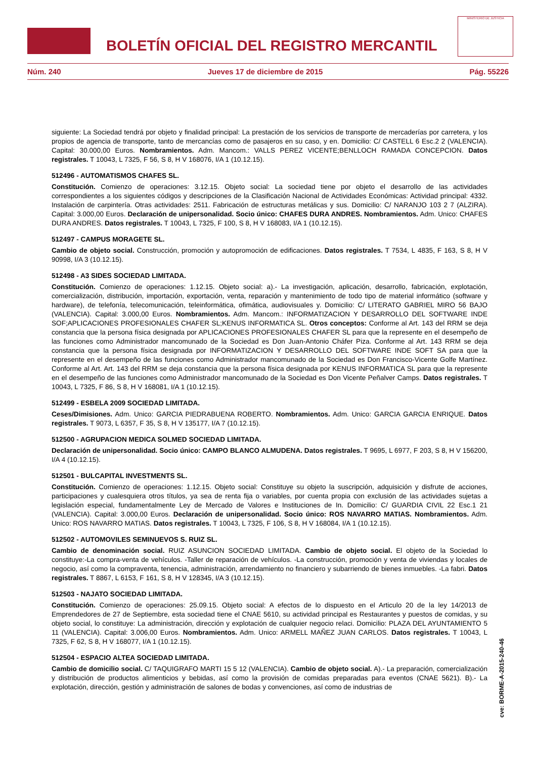BOLETÍN OFICIAL DEL REGISTRO MERCANTIL
MINISTERIO DE JUSTICIA
Núm. 240 Jueves 17 de diciembre de 2015 Pág. 55226
siguiente: La Sociedad tendrá por objeto y finalidad principal: La prestación de los servicios de transporte de mercaderías por carretera, y los propios de agencia de transporte, tanto de mercancías como de pasajeros en su caso, y en. Domicilio: C/ CASTELL 6 Esc.2 2 (VALENCIA). Capital: 30.000,00 Euros. Nombramientos. Adm. Mancom.: VALLS PEREZ VICENTE;BENLLOCH RAMADA CONCEPCION. Datos registrales. T 10043, L 7325, F 56, S 8, H V 168076, I/A 1 (10.12.15).
512496 - AUTOMATISMOS CHAFES SL.
Constitución. Comienzo de operaciones: 3.12.15. Objeto social: La sociedad tiene por objeto el desarrollo de las actividades correspondientes a los siguientes códigos y descripciones de la Clasificación Nacional de Actividades Económicas: Actividad principal: 4332. Instalación de carpintería. Otras actividades: 2511. Fabricación de estructuras metálicas y sus. Domicilio: C/ NARANJO 103 2 7 (ALZIRA). Capital: 3.000,00 Euros. Declaración de unipersonalidad. Socio único: CHAFES DURA ANDRES. Nombramientos. Adm. Unico: CHAFES DURA ANDRES. Datos registrales. T 10043, L 7325, F 100, S 8, H V 168083, I/A 1 (10.12.15).
512497 - CAMPUS MORAGETE SL.
Cambio de objeto social. Construcción, promoción y autopromoción de edificaciones. Datos registrales. T 7534, L 4835, F 163, S 8, H V 90998, I/A 3 (10.12.15).
512498 - A3 SIDES SOCIEDAD LIMITADA.
Constitución. Comienzo de operaciones: 1.12.15. Objeto social: a).- La investigación, aplicación, desarrollo, fabricación, explotación, comercialización, distribución, importación, exportación, venta, reparación y mantenimiento de todo tipo de material informático (software y hardware), de telefonía, telecomunicación, teleinformática, ofimática, audiovisuales y. Domicilio: C/ LITERATO GABRIEL MIRO 56 BAJO (VALENCIA). Capital: 3.000,00 Euros. Nombramientos. Adm. Mancom.: INFORMATIZACION Y DESARROLLO DEL SOFTWARE INDE SOF;APLICACIONES PROFESIONALES CHAFER SL;KENUS INFORMATICA SL. Otros conceptos: Conforme al Art. 143 del RRM se deja constancia que la persona física designada por APLICACIONES PROFESIONALES CHAFER SL para que la represente en el desempeño de las funciones como Administrador mancomunado de la Sociedad es Don Juan-Antonio Cháfer Piza. Conforme al Art. 143 RRM se deja constancia que la persona física designada por INFORMATIZACION Y DESARROLLO DEL SOFTWARE INDE SOFT SA para que la represente en el desempeño de las funciones como Administrador mancomunado de la Sociedad es Don Francisco-Vicente Golfe Martínez. Conforme al Art. Art. 143 del RRM se deja constancia que la persona física designada por KENUS INFORMATICA SL para que la represente en el desempeño de las funciones como Administrador mancomunado de la Sociedad es Don Vicente Peñalver Camps. Datos registrales. T 10043, L 7325, F 86, S 8, H V 168081, I/A 1 (10.12.15).
512499 - ESBELA 2009 SOCIEDAD LIMITADA.
Ceses/Dimisiones. Adm. Unico: GARCIA PIEDRABUENA ROBERTO. Nombramientos. Adm. Unico: GARCIA GARCIA ENRIQUE. Datos registrales. T 9073, L 6357, F 35, S 8, H V 135177, I/A 7 (10.12.15).
512500 - AGRUPACION MEDICA SOLMED SOCIEDAD LIMITADA.
Declaración de unipersonalidad. Socio único: CAMPO BLANCO ALMUDENA. Datos registrales. T 9695, L 6977, F 203, S 8, H V 156200, I/A 4 (10.12.15).
512501 - BULCAPITAL INVESTMENTS SL.
Constitución. Comienzo de operaciones: 1.12.15. Objeto social: Constituye su objeto la suscripción, adquisición y disfrute de acciones, participaciones y cualesquiera otros títulos, ya sea de renta fija o variables, por cuenta propia con exclusión de las actividades sujetas a legislación especial, fundamentalmente Ley de Mercado de Valores e Instituciones de In. Domicilio: C/ GUARDIA CIVIL 22 Esc.1 21 (VALENCIA). Capital: 3.000,00 Euros. Declaración de unipersonalidad. Socio único: ROS NAVARRO MATIAS. Nombramientos. Adm. Unico: ROS NAVARRO MATIAS. Datos registrales. T 10043, L 7325, F 106, S 8, H V 168084, I/A 1 (10.12.15).
512502 - AUTOMOVILES SEMINUEVOS S. RUIZ SL.
Cambio de denominación social. RUIZ ASUNCION SOCIEDAD LIMITADA. Cambio de objeto social. El objeto de la Sociedad lo constituye:-La compra-venta de vehículos. -Taller de reparación de vehículos. -La construcción, promoción y venta de viviendas y locales de negocio, así como la compraventa, tenencia, administración, arrendamiento no financiero y subarriendo de bienes inmuebles. -La fabri. Datos registrales. T 8867, L 6153, F 161, S 8, H V 128345, I/A 3 (10.12.15).
512503 - NAJATO SOCIEDAD LIMITADA.
Constitución. Comienzo de operaciones: 25.09.15. Objeto social: A efectos de lo dispuesto en el Articulo 20 de la ley 14/2013 de Emprendedores de 27 de Septiembre, esta sociedad tiene el CNAE 5610, su actividad principal es Restaurantes y puestos de comidas, y su objeto social, lo constituye: La administración, dirección y explotación de cualquier negocio relaci. Domicilio: PLAZA DEL AYUNTAMIENTO 5 11 (VALENCIA). Capital: 3.006,00 Euros. Nombramientos. Adm. Unico: ARMELL MAÑEZ JUAN CARLOS. Datos registrales. T 10043, L 7325, F 62, S 8, H V 168077, I/A 1 (10.12.15).
512504 - ESPACIO ALTEA SOCIEDAD LIMITADA.
Cambio de domicilio social. C/ TAQUIGRAFO MARTI 15 5 12 (VALENCIA). Cambio de objeto social. A).- La preparación, comercialización y distribución de productos alimenticios y bebidas, así como la provisión de comidas preparadas para eventos (CNAE 5621). B).- La explotación, dirección, gestión y administración de salones de bodas y convenciones, así como de industrias de
cve: BORME-A-2015-240-46